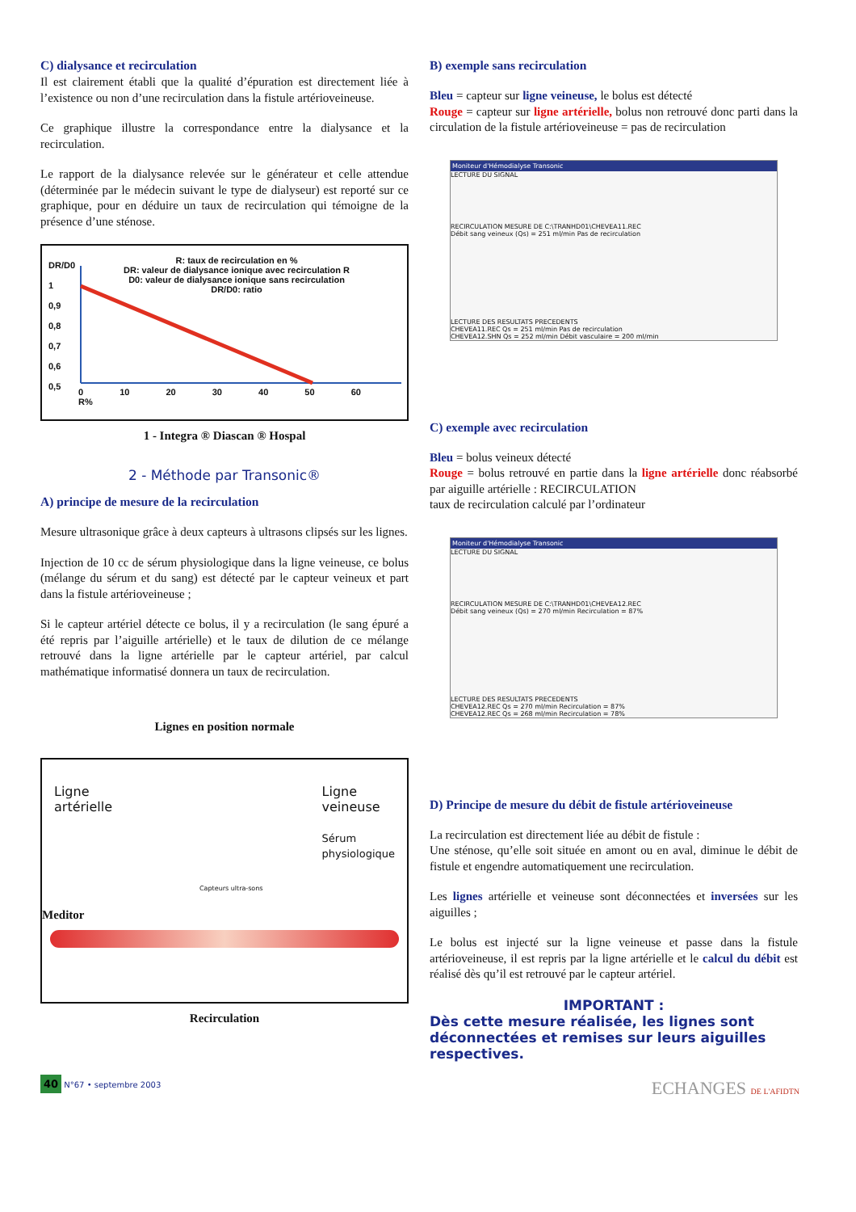C) dialysance et recirculation
Il est clairement établi que la qualité d’épuration est directement liée à l’existence ou non d’une recirculation dans la fistule artérioveineuse.
Ce graphique illustre la correspondance entre la dialysance et la recirculation.
Le rapport de la dialysance relevée sur le générateur et celle attendue (déterminée par le médecin suivant le type de dialyseur) est reporté sur ce graphique, pour en déduire un taux de recirculation qui témoigne de la présence d’une sténose.
DR/D0
1
0,9
0,8
0,7
0,6
0,5
R: taux de recirculation en %
DR: valeur de dialysance ionique avec recirculation R
D0: valeur de dialysance ionique sans recirculation
DR/D0: ratio
0 10 20 30 40 50 60 R%
1 - Integra ® Diascan ® Hospal
2 - Méthode par Transonic®
A) principe de mesure de la recirculation
Mesure ultrasonique grâce à deux capteurs à ultrasons clipsés sur les lignes.
Injection de 10 cc de sérum physiologique dans la ligne veineuse, ce bolus (mélange du sérum et du sang) est détecté par le capteur veineux et part dans la fistule artérioveineuse ;
Si le capteur artériel détecte ce bolus, il y a recirculation (le sang épuré a été repris par l’aiguille artérielle) et le taux de dilution de ce mélange retrouvé dans la ligne artérielle par le capteur artériel, par calcul mathématique informatisé donnera un taux de recirculation.
Lignes en position normale
Ligne
artérielle
Ligne
veineuse
Sérum
physiologique
Capteurs ultra-sons
Meditor
Recirculation
B) exemple sans recirculation
Bleu = capteur sur ligne veineuse, le bolus est détecté
Rouge = capteur sur ligne artérielle, bolus non retrouvé donc parti dans la circulation de la fistule artérioveineuse = pas de recirculation
Moniteur d'Hémodialyse Transonic
LECTURE DU SIGNAL
RECIRCULATION MESURE DE C:\TRANHD01\CHEVEA11.REC
Débit sang veineux (Qs) = 251 ml/min Pas de recirculation
LECTURE DES RESULTATS PRECEDENTS
CHEVEA11.REC Qs = 251 ml/min Pas de recirculation
CHEVEA12.SHN Qs = 252 ml/min Débit vasculaire = 200 ml/min
C) exemple avec recirculation
Bleu = bolus veineux détecté
Rouge = bolus retrouvé en partie dans la ligne artérielle donc réabsorbé par aiguille artérielle : RECIRCULATION
taux de recirculation calculé par l’ordinateur
Moniteur d'Hémodialyse Transonic
LECTURE DU SIGNAL
RECIRCULATION MESURE DE C:\TRANHD01\CHEVEA12.REC
Débit sang veineux (Qs) = 270 ml/min Recirculation = 87%
LECTURE DES RESULTATS PRECEDENTS
CHEVEA12.REC Qs = 270 ml/min Recirculation = 87%
CHEVEA12.REC Qs = 268 ml/min Recirculation = 78%
D) Principe de mesure du débit de fistule artérioveineuse
La recirculation est directement liée au débit de fistule :
Une sténose, qu’elle soit située en amont ou en aval, diminue le débit de fistule et engendre automatiquement une recirculation.
Les lignes artérielle et veineuse sont déconnectées et inversées sur les aiguilles ;
Le bolus est injecté sur la ligne veineuse et passe dans la fistule artérioveineuse, il est repris par la ligne artérielle et le calcul du débit est réalisé dès qu’il est retrouvé par le capteur artériel.
IMPORTANT :
Dès cette mesure réalisée, les lignes sont déconnectées et remises sur leurs aiguilles respectives.
40 N°67 • septembre 2003
ECHANGES DE L'AFIDTN